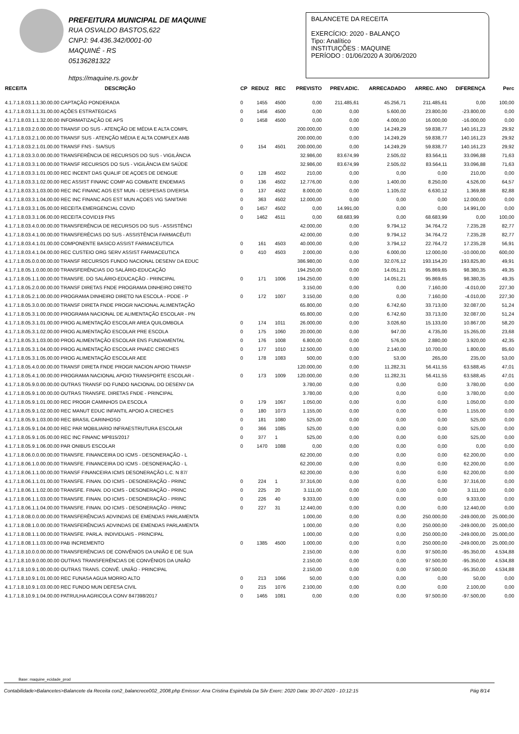PREFEITURA MUNICIPAL DE MAQUINE
RUA OSVALDO BASTOS,622
CNPJ: 94.436.342/0001-00
MAQUINÉ - RS
05136281322
https://maquine.rs.gov.br
BALANCETE DA RECEITA
EXERCÍCIO: 2020 - BALANÇO
Tipo: Analítico
INSTITUIÇÕES : MAQUINE
PERÍODO : 01/06/2020 A 30/06/2020
| RECEITA | DESCRIÇÃO | CP | REDUZ | REC | PREVISTO | PREV.ADIC. | ARRECADADO | ARREC. ANO | DIFERENÇA | Perc |
| --- | --- | --- | --- | --- | --- | --- | --- | --- | --- | --- |
| 4.1.7.1.8.03.1.1.30.00.00 CAPTAÇÃO PONDERADA | | 0 | 1455 | 4500 | 0,00 | 211.485,61 | 45.256,71 | 211.485,61 | 0,00 | 100,00 |
| 4.1.7.1.8.03.1.1.31.00.00 AÇÕES ESTRATEGICAS | | 0 | 1456 | 4500 | 0,00 | 0,00 | 5.600,00 | 23.800,00 | -23.800,00 | 0,00 |
| 4.1.7.1.8.03.1.1.32.00.00 INFORMATIZAÇÃO DE APS | | 0 | 1458 | 4500 | 0,00 | 0,00 | 4.000,00 | 16.000,00 | -16.000,00 | 0,00 |
| 4.1.7.1.8.03.2.0.00.00.00 TRANSF DO SUS - ATENÇÃO DE MÉDIA E ALTA COMPL | | | | | 200.000,00 | 0,00 | 14.249,29 | 59.838,77 | 140.161,23 | 29,92 |
| 4.1.7.1.8.03.2.1.00.00.00 TRANSF SUS - ATENÇÃO MÉDIA E ALTA COMPLEX AMB | | | | | 200.000,00 | 0,00 | 14.249,29 | 59.838,77 | 140.161,23 | 29,92 |
| 4.1.7.1.8.03.2.1.01.00.00 TRANSF FNS - SIA/SUS | | 0 | 154 | 4501 | 200.000,00 | 0,00 | 14.249,29 | 59.838,77 | 140.161,23 | 29,92 |
| 4.1.7.1.8.03.3.0.00.00.00 TRANSFERÊNCIA DE RECURSOS DO SUS - VIGILÂNCIA | | | | | 32.986,00 | 83.674,99 | 2.505,02 | 83.564,11 | 33.096,88 | 71,63 |
| 4.1.7.1.8.03.3.1.00.00.00 TRANSF RECURSOS DO SUS - VIGILÂNCIA EM SAÚDE | | | | | 32.986,00 | 83.674,99 | 2.505,02 | 83.564,11 | 33.096,88 | 71,63 |
| 4.1.7.1.8.03.3.1.01.00.00 REC INCENT DAS QUALIF DE AÇOES DE DENGUE | | 0 | 128 | 4502 | 210,00 | 0,00 | 0,00 | 0,00 | 210,00 | 0,00 |
| 4.1.7.1.8.03.3.1.02.00.00 REC ASSIST FINANC COMP AG COMBATE ENDEMIAS | | 0 | 136 | 4502 | 12.776,00 | 0,00 | 1.400,00 | 8.250,00 | 4.526,00 | 64,57 |
| 4.1.7.1.8.03.3.1.03.00.00 REC INC FINANC AOS EST MUN - DESPESAS DIVERSA | | 0 | 137 | 4502 | 8.000,00 | 0,00 | 1.105,02 | 6.630,12 | 1.369,88 | 82,88 |
| 4.1.7.1.8.03.3.1.04.00.00 REC INC FINANC AOS EST MUN AÇOES VIG SANITARI | | 0 | 363 | 4502 | 12.000,00 | 0,00 | 0,00 | 0,00 | 12.000,00 | 0,00 |
| 4.1.7.1.8.03.3.1.05.00.00 RECEITA EMERGENCIAL COVID | | 0 | 1457 | 4502 | 0,00 | 14.991,00 | 0,00 | 0,00 | 14.991,00 | 0,00 |
| 4.1.7.1.8.03.3.1.06.00.00 RECEITA COVID19 FNS | | 0 | 1462 | 4511 | 0,00 | 68.683,99 | 0,00 | 68.683,99 | 0,00 | 100,00 |
| 4.1.7.1.8.03.4.0.00.00.00 TRANSFERÊNCIA DE RECURSOS DO SUS - ASSISTÊNCI | | | | | 42.000,00 | 0,00 | 9.794,12 | 34.764,72 | 7.235,28 | 82,77 |
| 4.1.7.1.8.03.4.1.00.00.00 TRANSFERÊCIAS DO SUS - ASSISTÊNCIA FARMACÊUTI | | | | | 42.000,00 | 0,00 | 9.794,12 | 34.764,72 | 7.235,28 | 82,77 |
| 4.1.7.1.8.03.4.1.01.00.00 COMPONENTE BASICO ASSIST FARMACEUTICA | | 0 | 161 | 4503 | 40.000,00 | 0,00 | 3.794,12 | 22.764,72 | 17.235,28 | 56,91 |
| 4.1.7.1.8.03.4.1.04.00.00 REC CUSTEIO ORG SERV ASSIST FARMACEUTICA | | 0 | 410 | 4503 | 2.000,00 | 0,00 | 6.000,00 | 12.000,00 | -10.000,00 | 600,00 |
| 4.1.7.1.8.05.0.0.00.00.00 TRANSF RECURSOS FUNDO NACIONAL DESENV DA EDUC | | | | | 386.980,00 | 0,00 | 32.076,12 | 193.154,20 | 193.825,80 | 49,91 |
| 4.1.7.1.8.05.1.0.00.00.00 TRANSFERÊNCIAS DO SALÁRIO-EDUCAÇÃO | | | | | 194.250,00 | 0,00 | 14.051,21 | 95.869,65 | 98.380,35 | 49,35 |
| 4.1.7.1.8.05.1.1.00.00.00 TRANSFE. DO SALÁRIO-EDUCAÇÃO - PRINCIPAL | | 0 | 171 | 1006 | 194.250,00 | 0,00 | 14.051,21 | 95.869,65 | 98.380,35 | 49,35 |
| 4.1.7.1.8.05.2.0.00.00.00 TRANSF DIRETAS FNDE PROGRAMA DINHEIRO DIRETO | | | | | 3.150,00 | 0,00 | 0,00 | 7.160,00 | -4.010,00 | 227,30 |
| 4.1.7.1.8.05.2.1.00.00.00 PROGRAMA DINHEIRO DIRETO NA ESCOLA - PDDE - P | | 0 | 172 | 1007 | 3.150,00 | 0,00 | 0,00 | 7.160,00 | -4.010,00 | 227,30 |
| 4.1.7.1.8.05.3.0.00.00.00 TRANSF DIRETA FNDE PROGR NACIONAL ALIMENTAÇÃO | | | | | 65.800,00 | 0,00 | 6.742,60 | 33.713,00 | 32.087,00 | 51,24 |
| 4.1.7.1.8.05.3.1.00.00.00 PROGRAMA NACIONAL DE ALIMENTAÇÃO ESCOLAR - PN | | | | | 65.800,00 | 0,00 | 6.742,60 | 33.713,00 | 32.087,00 | 51,24 |
| 4.1.7.1.8.05.3.1.01.00.00 PROG ALIMENTAÇÃO ESCOLAR AREA QUILOMBOLA | | 0 | 174 | 1011 | 26.000,00 | 0,00 | 3.026,60 | 15.133,00 | 10.867,00 | 58,20 |
| 4.1.7.1.8.05.3.1.02.00.00 PROG ALIMENTAÇÃO ESCOLAR PRE ESCOLA | | 0 | 175 | 1060 | 20.000,00 | 0,00 | 947,00 | 4.735,00 | 15.265,00 | 23,68 |
| 4.1.7.1.8.05.3.1.03.00.00 PROG ALIMENTAÇÃO ESCOLAR ENS FUNDAMENTAL | | 0 | 176 | 1008 | 6.800,00 | 0,00 | 576,00 | 2.880,00 | 3.920,00 | 42,35 |
| 4.1.7.1.8.05.3.1.04.00.00 PROG ALIMENTAÇÃO ESCOLAR PNAEC CRECHES | | 0 | 177 | 1010 | 12.500,00 | 0,00 | 2.140,00 | 10.700,00 | 1.800,00 | 85,60 |
| 4.1.7.1.8.05.3.1.05.00.00 PROG ALIMENTAÇÃO ESCOLAR AEE | | 0 | 178 | 1083 | 500,00 | 0,00 | 53,00 | 265,00 | 235,00 | 53,00 |
| 4.1.7.1.8.05.4.0.00.00.00 TRANSF DIRETA FNDE PROGR NACION APOIO TRANSP | | | | | 120.000,00 | 0,00 | 11.282,31 | 56.411,55 | 63.588,45 | 47,01 |
| 4.1.7.1.8.05.4.1.00.00.00 PROGRAMA NACIONAL APOIO TRANSPORTE ESCOLAR - | | 0 | 173 | 1009 | 120.000,00 | 0,00 | 11.282,31 | 56.411,55 | 63.588,45 | 47,01 |
| 4.1.7.1.8.05.9.0.00.00.00 OUTRAS TRANSF DO FUNDO NACIONAL DO DESENV DA | | | | | 3.780,00 | 0,00 | 0,00 | 0,00 | 3.780,00 | 0,00 |
| 4.1.7.1.8.05.9.1.00.00.00 OUTRAS TRANSFE. DIRETAS FNDE - PRINCIPAL | | | | | 3.780,00 | 0,00 | 0,00 | 0,00 | 3.780,00 | 0,00 |
| 4.1.7.1.8.05.9.1.01.00.00 REC PROGR CAMINHOS DA ESCOLA | | 0 | 179 | 1067 | 1.050,00 | 0,00 | 0,00 | 0,00 | 1.050,00 | 0,00 |
| 4.1.7.1.8.05.9.1.02.00.00 REC MANUT EDUC INFANTIL APOIO A CRECHES | | 0 | 180 | 1073 | 1.155,00 | 0,00 | 0,00 | 0,00 | 1.155,00 | 0,00 |
| 4.1.7.1.8.05.9.1.03.00.00 REC BRASIL CARINHOSO | | 0 | 181 | 1080 | 525,00 | 0,00 | 0,00 | 0,00 | 525,00 | 0,00 |
| 4.1.7.1.8.05.9.1.04.00.00 REC PAR MOBILIARIO INFRAESTRUTURA ESCOLAR | | 0 | 366 | 1085 | 525,00 | 0,00 | 0,00 | 0,00 | 525,00 | 0,00 |
| 4.1.7.1.8.05.9.1.05.00.00 REC INC FINANC MP815/2017 | | 0 | 377 | 1 | 525,00 | 0,00 | 0,00 | 0,00 | 525,00 | 0,00 |
| 4.1.7.1.8.05.9.1.06.00.00 PAR ONIBUS ESCOLAR | | 0 | 1470 | 1088 | 0,00 | 0,00 | 0,00 | 0,00 | 0,00 | 0,00 |
| 4.1.7.1.8.06.0.0.00.00.00 TRANSFE. FINANCEIRA DO ICMS - DESONERAÇÃO - L | | | | | 62.200,00 | 0,00 | 0,00 | 0,00 | 62.200,00 | 0,00 |
| 4.1.7.1.8.06.1.0.00.00.00 TRANSFE. FINANCEIRA DO ICMS - DESONERAÇÃO - L | | | | | 62.200,00 | 0,00 | 0,00 | 0,00 | 62.200,00 | 0,00 |
| 4.1.7.1.8.06.1.1.00.00.00 TRANSF FINANCEIRA ICMS DESONERAÇÃO L.C. N 87/ | | | | | 62.200,00 | 0,00 | 0,00 | 0,00 | 62.200,00 | 0,00 |
| 4.1.7.1.8.06.1.1.01.00.00 TRANSFE. FINAN. DO ICMS - DESONERAÇÃO - PRINC | | 0 | 224 | 1 | 37.316,00 | 0,00 | 0,00 | 0,00 | 37.316,00 | 0,00 |
| 4.1.7.1.8.06.1.1.02.00.00 TRANSFE. FINAN. DO ICMS - DESONERAÇÃO - PRINC | | 0 | 225 | 20 | 3.111,00 | 0,00 | 0,00 | 0,00 | 3.111,00 | 0,00 |
| 4.1.7.1.8.06.1.1.03.00.00 TRANSFE. FINAN. DO ICMS - DESONERAÇÃO - PRINC | | 0 | 226 | 40 | 9.333,00 | 0,00 | 0,00 | 0,00 | 9.333,00 | 0,00 |
| 4.1.7.1.8.06.1.1.04.00.00 TRANSFE. FINAN. DO ICMS - DESONERAÇÃO - PRINC | | 0 | 227 | 31 | 12.440,00 | 0,00 | 0,00 | 0,00 | 12.440,00 | 0,00 |
| 4.1.7.1.8.08.0.0.00.00.00 TRANSFERÊNCIAS ADVINDAS DE EMENDAS PARLAMENTA | | | | | 1.000,00 | 0,00 | 0,00 | 250.000,00 | -249.000,00 | 25.000,00 |
| 4.1.7.1.8.08.1.0.00.00.00 TRANSFERÊNCIAS ADVINDAS DE EMENDAS PARLAMENTA | | | | | 1.000,00 | 0,00 | 0,00 | 250.000,00 | -249.000,00 | 25.000,00 |
| 4.1.7.1.8.08.1.1.00.00.00 TRANSFE. PARLA. INDIVIDUAIS - PRINCIPAL | | | | | 1.000,00 | 0,00 | 0,00 | 250.000,00 | -249.000,00 | 25.000,00 |
| 4.1.7.1.8.08.1.1.03.00.00 PAB INCREMENTO | | 0 | 1385 | 4500 | 1.000,00 | 0,00 | 0,00 | 250.000,00 | -249.000,00 | 25.000,00 |
| 4.1.7.1.8.10.0.0.00.00.00 TRANSFERÊNCIAS DE CONVÊNIOS DA UNIÃO E DE SUA | | | | | 2.150,00 | 0,00 | 0,00 | 97.500,00 | -95.350,00 | 4.534,88 |
| 4.1.7.1.8.10.9.0.00.00.00 OUTRAS TRANSFERÊNCIAS DE CONVÊNIOS DA UNIÃO | | | | | 2.150,00 | 0,00 | 0,00 | 97.500,00 | -95.350,00 | 4.534,88 |
| 4.1.7.1.8.10.9.1.00.00.00 OUTRAS TRANS. CONVÊ. UNIÃO - PRINCIPAL | | | | | 2.150,00 | 0,00 | 0,00 | 97.500,00 | -95.350,00 | 4.534,88 |
| 4.1.7.1.8.10.9.1.01.00.00 REC FUNASA AGUA MORRO ALTO | | 0 | 213 | 1066 | 50,00 | 0,00 | 0,00 | 0,00 | 50,00 | 0,00 |
| 4.1.7.1.8.10.9.1.03.00.00 REC FUNDO MUN DEFESA CIVIL | | 0 | 215 | 1076 | 2.100,00 | 0,00 | 0,00 | 0,00 | 2.100,00 | 0,00 |
| 4.1.7.1.8.10.9.1.04.00.00 PATRULHA AGRICOLA CONV 847398/2017 | | 0 | 1465 | 1081 | 0,00 | 0,00 | 0,00 | 97.500,00 | -97.500,00 | 0,00 |
Base: maquine_ecidade_prod
Contabilidade>Balancetes>Balancete da Receita con2_balancrece002_2008.php Emissor: Ana Cristina Espindola Da Silv Exerc: 2020 Data: 30-07-2020 - 10:12:15 Pág 8/14